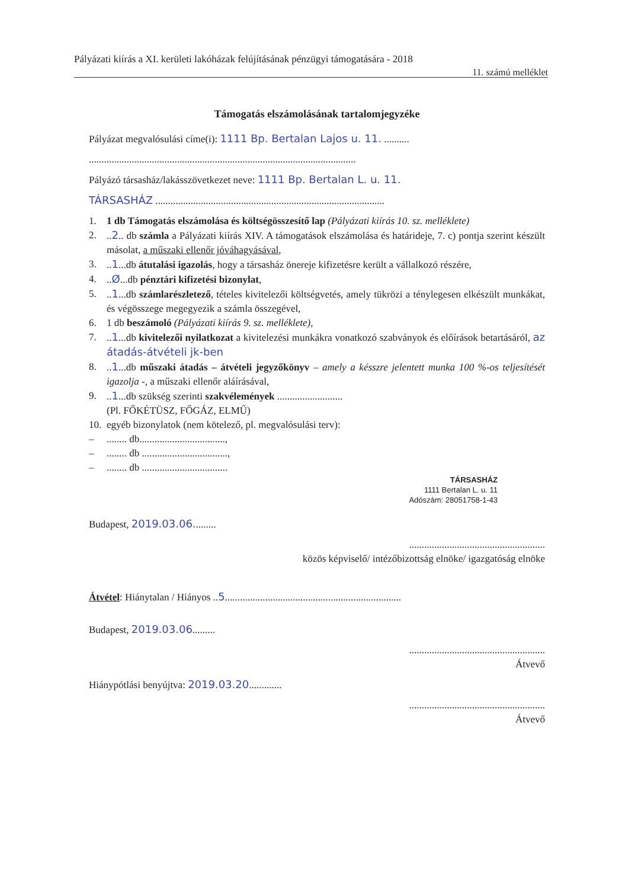Pályázati kiírás a XI. kerületi lakóházak felújításának pénzügyi támogatására - 2018
11. számú melléklet
Támogatás elszámolásának tartalomjegyzéke
Pályázat megvalósulási címe(i): 1111 Bp. Bertalan Lajos u. 11. ..........
..........................................................................................................
Pályázó társasház/lakásszövetkezet neve: 1111 Bp. Bertalan L. u. 11.
TÁRSASHÁZ ...........................................................................................
1. 1 db Támogatás elszámolása és költségösszesítő lap (Pályázati kiírás 10. sz. melléklete)
2...2.. db számla a Pályázati kiírás XIV. A támogatások elszámolása és határideje, 7. c) pontja szerint készült másolat, a műszaki ellenőr jóváhagyásával,
3...1...db átutalási igazolás, hogy a társasház önereje kifizetésre került a vállalkozó részére,
4...Ø...db pénztári kifizetési bizonylat,
5...1...db számlarészletező, tételes kivitelezői költségvetés, amely tükrözi a ténylegesen elkészült munkákat, és végösszege megegyezik a számla összegével,
6. 1 db beszámoló (Pályázati kiírás 9. sz. melléklete),
7...1...db kivitelezői nyilatkozat a kivitelezési munkákra vonatkozó szabványok és előírások betartásáról, az átadás-átvételi jk-ben
8...1...db műszaki átadás – átvételi jegyzőkönyv – amely a késszre jelentett munka 100 %-os teljesítését igazolja -, a műszaki ellenőr aláírásával,
9...1...db szükség szerinti szakvélemények ..........................
(Pl. FŐKÉTÜSZ, FŐGÁZ, ELMŰ)
10. egyéb bizonylatok (nem kötelező, pl. megvalósulási terv):
–........ db..................................,
–........ db ..................................,
–........ db ..................................
TÁRSASHÁZ
1111 Bertalan L. u. 11
Adószám: 28051758-1-43
Budapest, 2019.03.06.........
......................................................
közös képviselő/ intézőbizottság elnöke/ igazgatóság elnöke
Átvétel: Hiánytalan / Hiányos ..5......................................................................
Budapest, 2019.03.06.........
......................................................
Átvevő
Hiánypótlási benyújtva: 2019.03.20.............
......................................................
Átvevő